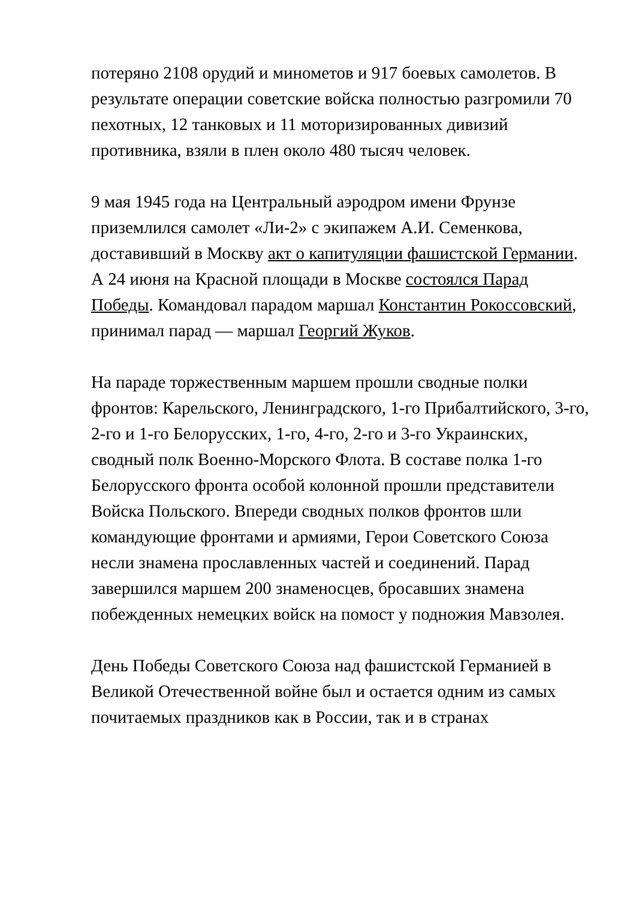потеряно 2108 орудий и минометов и 917 боевых самолетов. В результате операции советские войска полностью разгромили 70 пехотных, 12 танковых и 11 моторизированных дивизий противника, взяли в плен около 480 тысяч человек.
9 мая 1945 года на Центральный аэродром имени Фрунзе приземлился самолет «Ли-2» с экипажем А.И. Семенкова, доставивший в Москву акт о капитуляции фашистской Германии. А 24 июня на Красной площади в Москве состоялся Парад Победы. Командовал парадом маршал Константин Рокоссовский, принимал парад — маршал Георгий Жуков.
На параде торжественным маршем прошли сводные полки фронтов: Карельского, Ленинградского, 1-го Прибалтийского, 3-го, 2-го и 1-го Белорусских, 1-го, 4-го, 2-го и 3-го Украинских, сводный полк Военно-Морского Флота. В составе полка 1-го Белорусского фронта особой колонной прошли представители Войска Польского. Впереди сводных полков фронтов шли командующие фронтами и армиями, Герои Советского Союза несли знамена прославленных частей и соединений. Парад завершился маршем 200 знаменосцев, бросавших знамена побежденных немецких войск на помост у подножия Мавзолея.
День Победы Советского Союза над фашистской Германией в Великой Отечественной войне был и остается одним из самых почитаемых праздников как в России, так и в странах